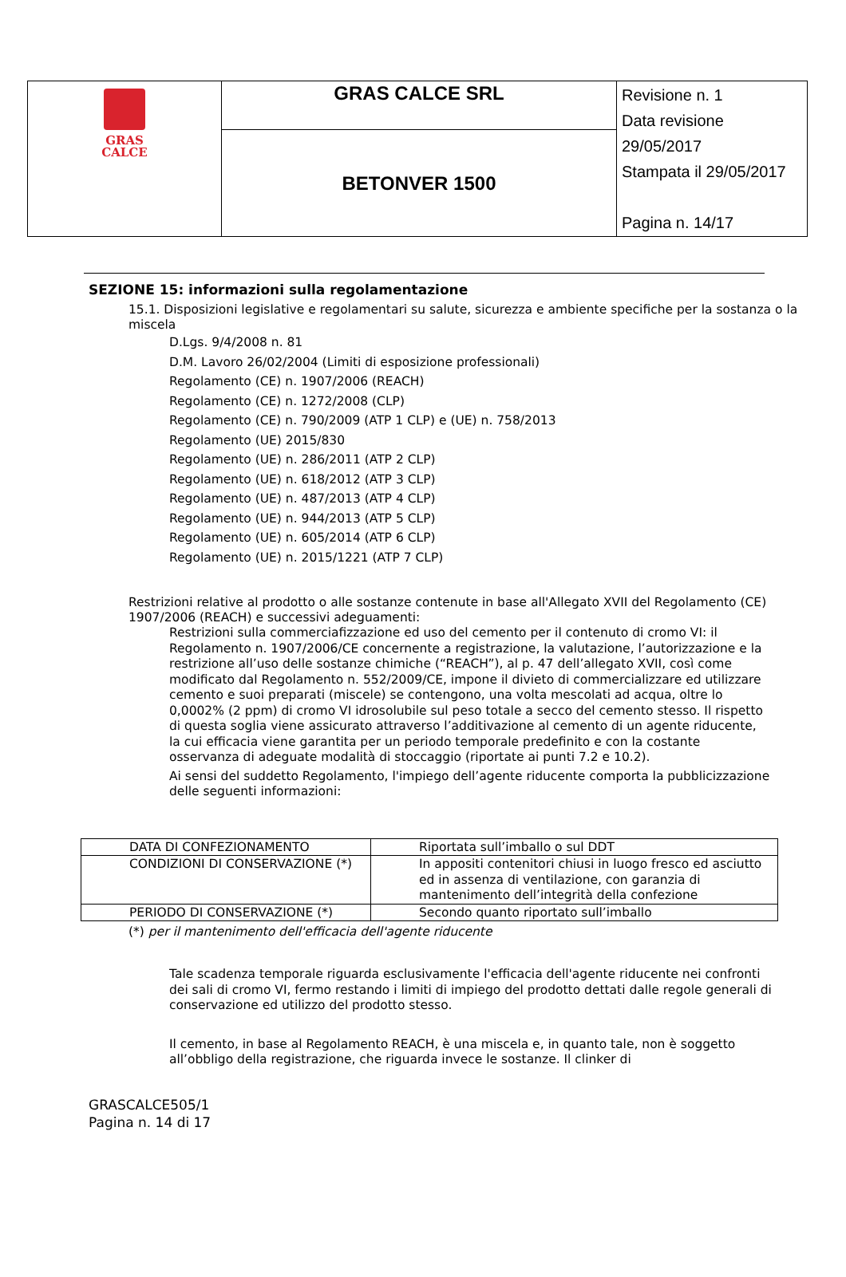| GRAS CALCE | GRAS CALCE SRL | Revisione n. 1 Data revisione 29/05/2017 Stampata il 29/05/2017 Pagina n. 14/17 |
| | BETONVER 1500 | |
SEZIONE 15: informazioni sulla regolamentazione
15.1. Disposizioni legislative e regolamentari su salute, sicurezza e ambiente specifiche per la sostanza o la miscela
D.Lgs. 9/4/2008 n. 81
D.M. Lavoro 26/02/2004 (Limiti di esposizione professionali)
Regolamento (CE) n. 1907/2006 (REACH)
Regolamento (CE) n. 1272/2008 (CLP)
Regolamento (CE) n. 790/2009 (ATP 1 CLP) e (UE) n. 758/2013
Regolamento (UE) 2015/830
Regolamento (UE) n. 286/2011 (ATP 2 CLP)
Regolamento (UE) n. 618/2012 (ATP 3 CLP)
Regolamento (UE) n. 487/2013 (ATP 4 CLP)
Regolamento (UE) n. 944/2013 (ATP 5 CLP)
Regolamento (UE) n. 605/2014 (ATP 6 CLP)
Regolamento (UE) n. 2015/1221 (ATP 7 CLP)
Restrizioni relative al prodotto o alle sostanze contenute in base all'Allegato XVII del Regolamento (CE) 1907/2006 (REACH) e successivi adeguamenti:
Restrizioni sulla commerciafizzazione ed uso del cemento per il contenuto di cromo VI: il Regolamento n. 1907/2006/CE concernente a registrazione, la valutazione, l’autorizzazione e la restrizione all’uso delle sostanze chimiche (“REACH”), al p. 47 dell’allegato XVII, così come modificato dal Regolamento n. 552/2009/CE, impone il divieto di commercializzare ed utilizzare cemento e suoi preparati (miscele) se contengono, una volta mescolati ad acqua, oltre lo 0,0002% (2 ppm) di cromo VI idrosolubile sul peso totale a secco del cemento stesso. Il rispetto di questa soglia viene assicurato attraverso l’additivazione al cemento di un agente riducente, la cui efficacia viene garantita per un periodo temporale predefinito e con la costante osservanza di adeguate modalità di stoccaggio (riportate ai punti 7.2 e 10.2).
Ai sensi del suddetto Regolamento, l'impiego dell’agente riducente comporta la pubblicizzazione delle seguenti informazioni:
| DATA DI CONFEZIONAMENTO | Riportata sull’imballo o sul DDT |
| CONDIZIONI DI CONSERVAZIONE (*) | In appositi contenitori chiusi in luogo fresco ed asciutto ed in assenza di ventilazione, con garanzia di mantenimento dell’integrità della confezione |
| PERIODO DI CONSERVAZIONE (*) | Secondo quanto riportato sull’imballo |
(*) per il mantenimento dell'efficacia dell'agente riducente
Tale scadenza temporale riguarda esclusivamente l'efficacia dell'agente riducente nei confronti dei sali di cromo VI, fermo restando i limiti di impiego del prodotto dettati dalle regole generali di conservazione ed utilizzo del prodotto stesso.
Il cemento, in base al Regolamento REACH, è una miscela e, in quanto tale, non è soggetto all’obbligo della registrazione, che riguarda invece le sostanze. Il clinker di
GRASCALCE505/1
Pagina n. 14 di 17